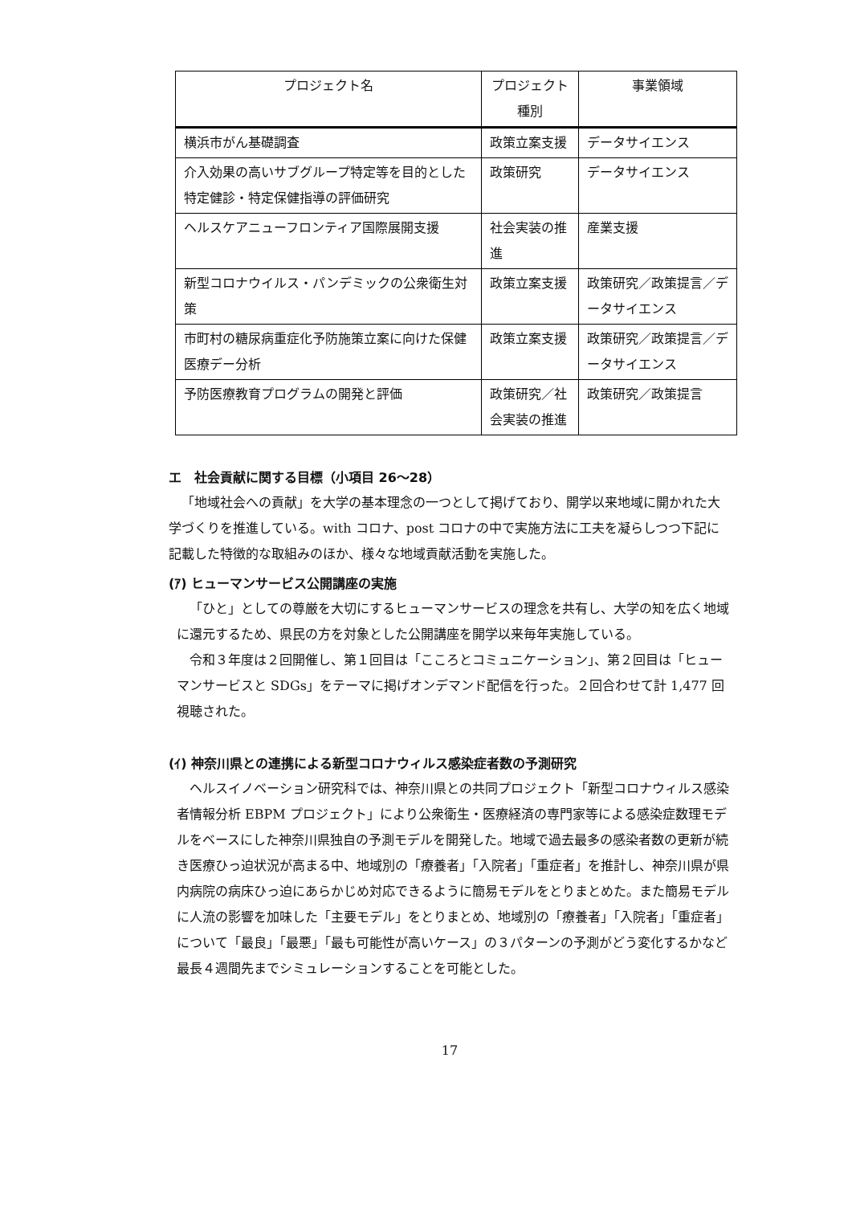| プロジェクト名 | プロジェクト種別 | 事業領域 |
| --- | --- | --- |
| 横浜市がん基礎調査 | 政策立案支援 | データサイエンス |
| 介入効果の高いサブグループ特定等を目的とした特定健診・特定保健指導の評価研究 | 政策研究 | データサイエンス |
| ヘルスケアニューフロンティア国際展開支援 | 社会実装の推進 | 産業支援 |
| 新型コロナウイルス・パンデミックの公衆衛生対策 | 政策立案支援 | 政策研究／政策提言／データサイエンス |
| 市町村の糖尿病重症化予防施策立案に向けた保健医療デー分析 | 政策立案支援 | 政策研究／政策提言／データサイエンス |
| 予防医療教育プログラムの開発と評価 | 政策研究／社会実装の推進 | 政策研究／政策提言 |
エ　社会貢献に関する目標（小項目 26～28）
「地域社会への貢献」を大学の基本理念の一つとして掲げており、開学以来地域に開かれた大学づくりを推進している。with コロナ、post コロナの中で実施方法に工夫を凝らしつつ下記に記載した特徴的な取組みのほか、様々な地域貢献活動を実施した。
(ｱ) ヒューマンサービス公開講座の実施
「ひと」としての尊厳を大切にするヒューマンサービスの理念を共有し、大学の知を広く地域に還元するため、県民の方を対象とした公開講座を開学以来毎年実施している。
令和３年度は２回開催し、第１回目は「こころとコミュニケーション」、第２回目は「ヒューマンサービスと SDGs」をテーマに掲げオンデマンド配信を行った。２回合わせて計 1,477 回視聴された。
(ｲ) 神奈川県との連携による新型コロナウィルス感染症者数の予測研究
ヘルスイノベーション研究科では、神奈川県との共同プロジェクト「新型コロナウィルス感染者情報分析 EBPM プロジェクト」により公衆衛生・医療経済の専門家等による感染症数理モデルをベースにした神奈川県独自の予測モデルを開発した。地域で過去最多の感染者数の更新が続き医療ひっ迫状況が高まる中、地域別の「療養者」「入院者」「重症者」を推計し、神奈川県が県内病院の病床ひっ迫にあらかじめ対応できるように簡易モデルをとりまとめた。また簡易モデルに人流の影響を加味した「主要モデル」をとりまとめ、地域別の「療養者」「入院者」「重症者」について「最良」「最悪」「最も可能性が高いケース」の３パターンの予測がどう変化するかなど最長４週間先までシミュレーションすることを可能とした。
17